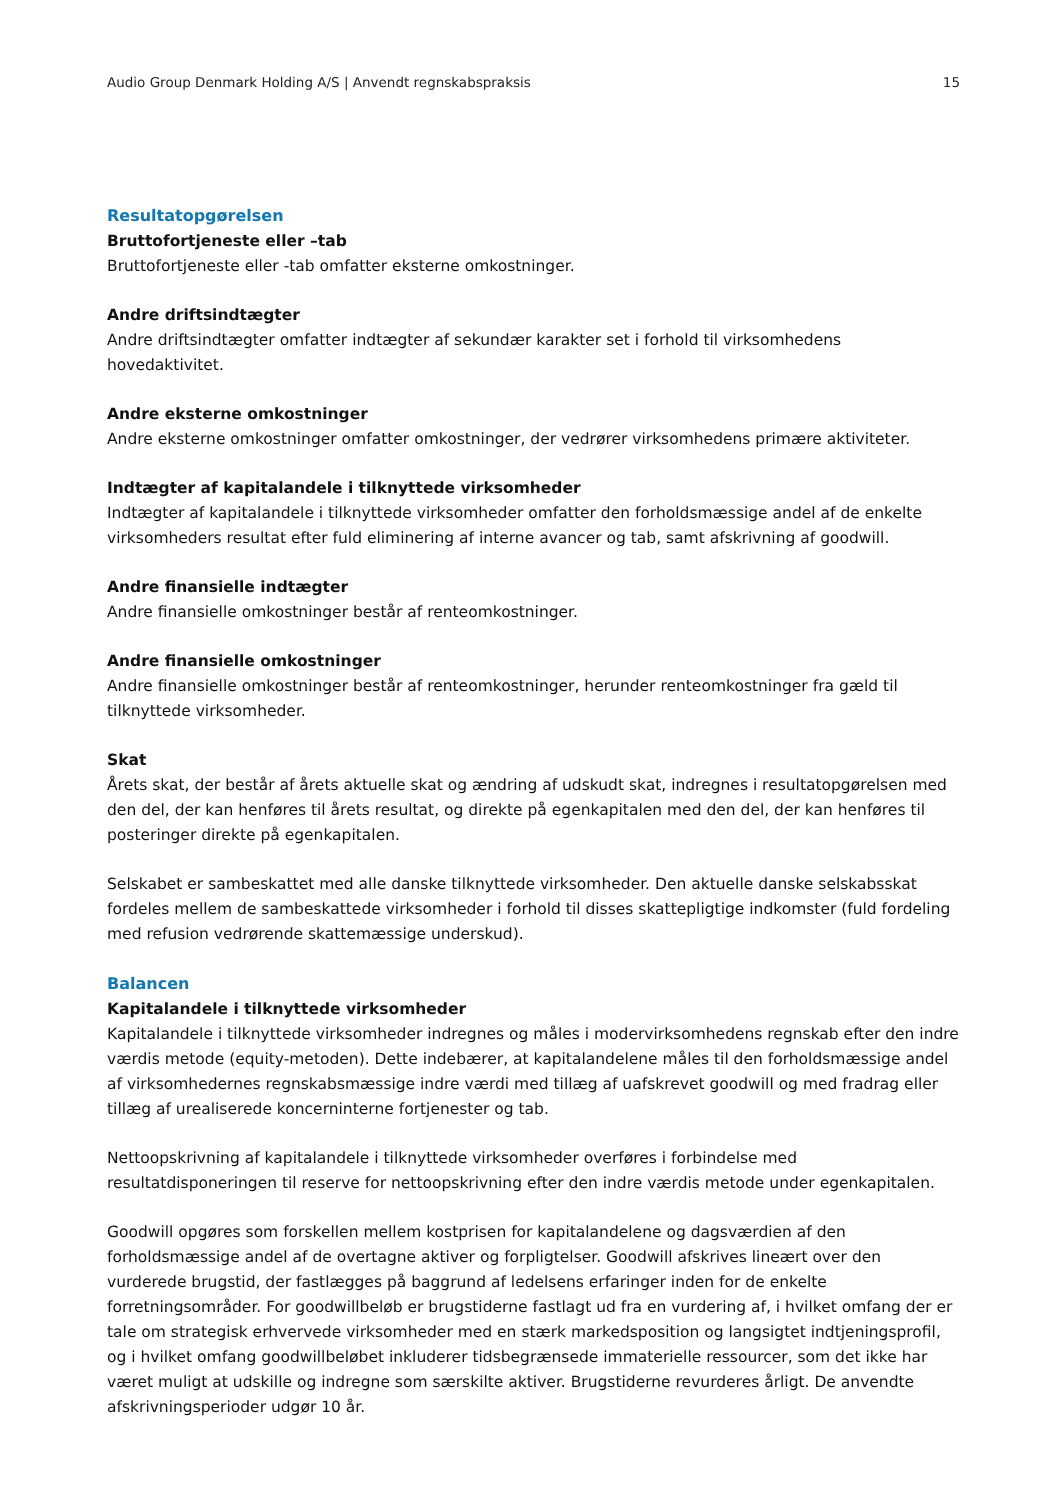Audio Group Denmark Holding A/S | Anvendt regnskabspraksis 15
Resultatopgørelsen
Bruttofortjeneste eller –tab
Bruttofortjeneste eller -tab omfatter eksterne omkostninger.
Andre driftsindtægter
Andre driftsindtægter omfatter indtægter af sekundær karakter set i forhold til virksomhedens hovedaktivitet.
Andre eksterne omkostninger
Andre eksterne omkostninger omfatter omkostninger, der vedrører virksomhedens primære aktiviteter.
Indtægter af kapitalandele i tilknyttede virksomheder
Indtægter af kapitalandele i tilknyttede virksomheder omfatter den forholdsmæssige andel af de enkelte virksomheders resultat efter fuld eliminering af interne avancer og tab, samt afskrivning af goodwill.
Andre finansielle indtægter
Andre finansielle omkostninger består af renteomkostninger.
Andre finansielle omkostninger
Andre finansielle omkostninger består af renteomkostninger, herunder renteomkostninger fra gæld til tilknyttede virksomheder.
Skat
Årets skat, der består af årets aktuelle skat og ændring af udskudt skat, indregnes i resultatopgørelsen med den del, der kan henføres til årets resultat, og direkte på egenkapitalen med den del, der kan henføres til posteringer direkte på egenkapitalen.
Selskabet er sambeskattet med alle danske tilknyttede virksomheder. Den aktuelle danske selskabsskat fordeles mellem de sambeskattede virksomheder i forhold til disses skattepligtige indkomster (fuld fordeling med refusion vedrørende skattemæssige underskud).
Balancen
Kapitalandele i tilknyttede virksomheder
Kapitalandele i tilknyttede virksomheder indregnes og måles i modervirksomhedens regnskab efter den indre værdis metode (equity-metoden). Dette indebærer, at kapitalandelene måles til den forholdsmæssige andel af virksomhedernes regnskabsmæssige indre værdi med tillæg af uafskrevet goodwill og med fradrag eller tillæg af urealiserede koncerninterne fortjenester og tab.
Nettoopskrivning af kapitalandele i tilknyttede virksomheder overføres i forbindelse med resultatdisponeringen til reserve for nettoopskrivning efter den indre værdis metode under egenkapitalen.
Goodwill opgøres som forskellen mellem kostprisen for kapitalandelene og dagsværdien af den forholdsmæssige andel af de overtagne aktiver og forpligtelser. Goodwill afskrives lineært over den vurderede brugstid, der fastlægges på baggrund af ledelsens erfaringer inden for de enkelte forretningsområder. For goodwillbeløb er brugstiderne fastlagt ud fra en vurdering af, i hvilket omfang der er tale om strategisk erhvervede virksomheder med en stærk markedsposition og langsigtet indtjeningsprofil, og i hvilket omfang goodwillbeløbet inkluderer tidsbegrænsede immaterielle ressourcer, som det ikke har været muligt at udskille og indregne som særskilte aktiver. Brugstiderne revurderes årligt. De anvendte afskrivningsperioder udgør 10 år.